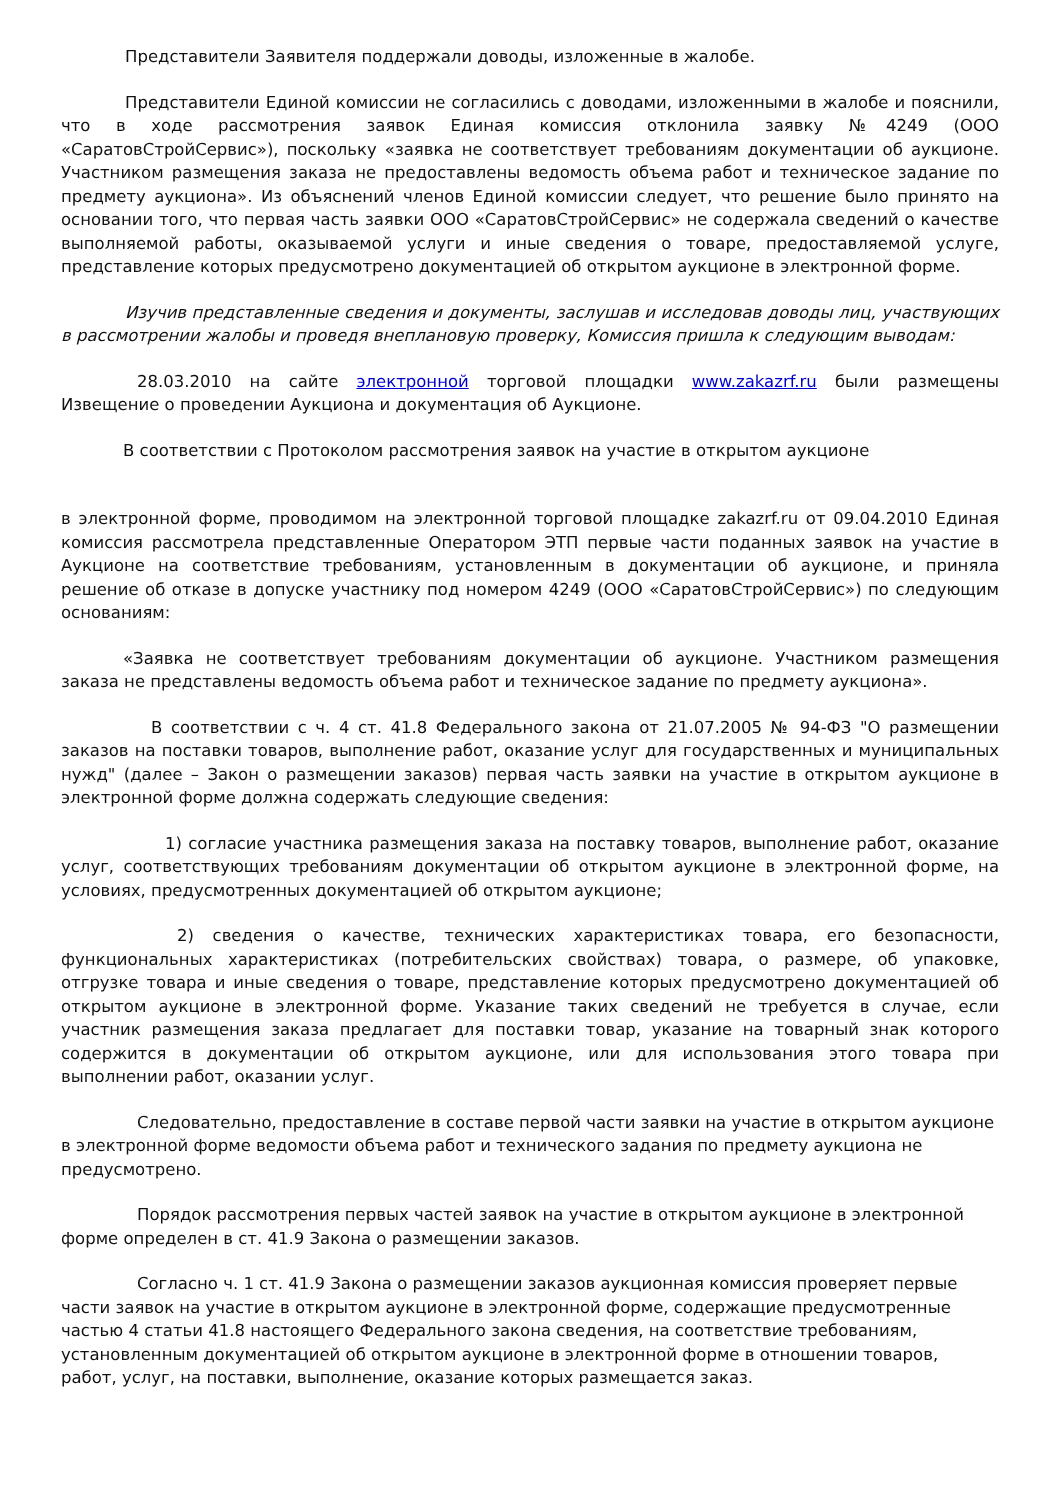Представители Заявителя поддержали доводы, изложенные в жалобе.
Представители Единой комиссии не согласились с доводами, изложенными в жалобе и пояснили, что в ходе рассмотрения заявок Единая комиссия отклонила заявку №4249 (ООО «СаратовСтройСервис»), поскольку «заявка не соответствует требованиям документации об аукционе. Участником размещения заказа не предоставлены ведомость объема работ и техническое задание по предмету аукциона». Из объяснений членов Единой комиссии следует, что решение было принято на основании того, что первая часть заявки ООО «СаратовСтройСервис» не содержала сведений о качестве выполняемой работы, оказываемой услуги и иные сведения о товаре, предоставляемой услуге, представление которых предусмотрено документацией об открытом аукционе в электронной форме.
Изучив представленные сведения и документы, заслушав и исследовав доводы лиц, участвующих в рассмотрении жалобы и проведя внеплановую проверку, Комиссия пришла к следующим выводам:
28.03.2010 на сайте электронной торговой площадки www.zakazrf.ru были размещены Извещение о проведении Аукциона и документация об Аукционе.
В соответствии с Протоколом рассмотрения заявок на участие в открытом аукционе
в электронной форме, проводимом на электронной торговой площадке zakazrf.ru от 09.04.2010 Единая комиссия рассмотрела представленные Оператором ЭТП первые части поданных заявок на участие в Аукционе на соответствие требованиям, установленным в документации об аукционе, и приняла решение об отказе в допуске участнику под номером 4249 (ООО «СаратовСтройСервис») по следующим основаниям:
«Заявка не соответствует требованиям документации об аукционе. Участником размещения заказа не представлены ведомость объема работ и техническое задание по предмету аукциона».
В соответствии с ч. 4 ст. 41.8 Федерального закона от 21.07.2005 № 94-ФЗ "О размещении заказов на поставки товаров, выполнение работ, оказание услуг для государственных и муниципальных нужд" (далее – Закон о размещении заказов) первая часть заявки на участие в открытом аукционе в электронной форме должна содержать следующие сведения:
1) согласие участника размещения заказа на поставку товаров, выполнение работ, оказание услуг, соответствующих требованиям документации об открытом аукционе в электронной форме, на условиях, предусмотренных документацией об открытом аукционе;
2) сведения о качестве, технических характеристиках товара, его безопасности, функциональных характеристиках (потребительских свойствах) товара, о размере, об упаковке, отгрузке товара и иные сведения о товаре, представление которых предусмотрено документацией об открытом аукционе в электронной форме. Указание таких сведений не требуется в случае, если участник размещения заказа предлагает для поставки товар, указание на товарный знак которого содержится в документации об открытом аукционе, или для использования этого товара при выполнении работ, оказании услуг.
Следовательно, предоставление в составе первой части заявки на участие в открытом аукционе в электронной форме ведомости объема работ и технического задания по предмету аукциона не предусмотрено.
Порядок рассмотрения первых частей заявок на участие в открытом аукционе в электронной форме определен в ст. 41.9 Закона о размещении заказов.
Согласно ч. 1 ст. 41.9 Закона о размещении заказов аукционная комиссия проверяет первые части заявок на участие в открытом аукционе в электронной форме, содержащие предусмотренные частью 4 статьи 41.8 настоящего Федерального закона сведения, на соответствие требованиям, установленным документацией об открытом аукционе в электронной форме в отношении товаров, работ, услуг, на поставки, выполнение, оказание которых размещается заказ.